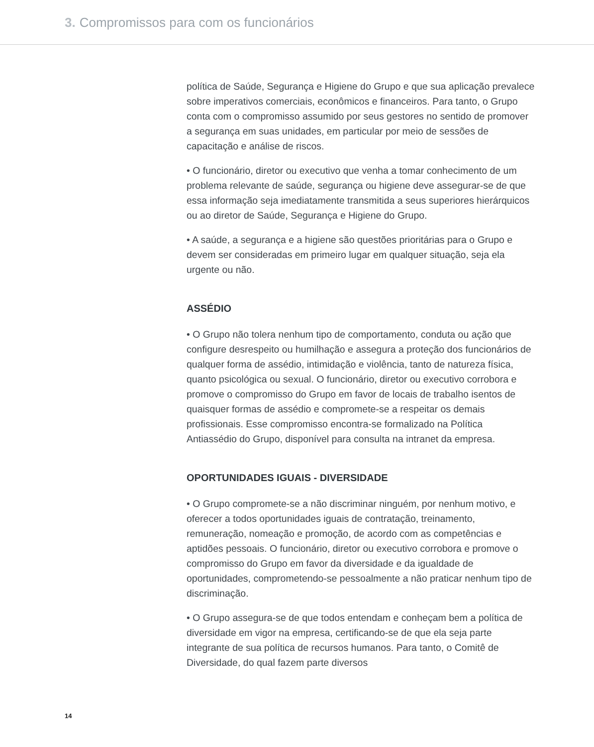3. Compromissos para com os funcionários
política de Saúde, Segurança e Higiene do Grupo e que sua aplicação prevalece sobre imperativos comerciais, econômicos e financeiros. Para tanto, o Grupo conta com o compromisso assumido por seus gestores no sentido de promover a segurança em suas unidades, em particular por meio de sessões de capacitação e análise de riscos.
• O funcionário, diretor ou executivo que venha a tomar conhecimento de um problema relevante de saúde, segurança ou higiene deve assegurar-se de que essa informação seja imediatamente transmitida a seus superiores hierárquicos ou ao diretor de Saúde, Segurança e Higiene do Grupo.
• A saúde, a segurança e a higiene são questões prioritárias para o Grupo e devem ser consideradas em primeiro lugar em qualquer situação, seja ela urgente ou não.
ASSÉDIO
• O Grupo não tolera nenhum tipo de comportamento, conduta ou ação que configure desrespeito ou humilhação e assegura a proteção dos funcionários de qualquer forma de assédio, intimidação e violência, tanto de natureza física, quanto psicológica ou sexual. O funcionário, diretor ou executivo corrobora e promove o compromisso do Grupo em favor de locais de trabalho isentos de quaisquer formas de assédio e compromete-se a respeitar os demais profissionais. Esse compromisso encontra-se formalizado na Política Antiassédio do Grupo, disponível para consulta na intranet da empresa.
OPORTUNIDADES IGUAIS - DIVERSIDADE
• O Grupo compromete-se a não discriminar ninguém, por nenhum motivo, e oferecer a todos oportunidades iguais de contratação, treinamento, remuneração, nomeação e promoção, de acordo com as competências e aptidões pessoais. O funcionário, diretor ou executivo corrobora e promove o compromisso do Grupo em favor da diversidade e da igualdade de oportunidades, comprometendo-se pessoalmente a não praticar nenhum tipo de discriminação.
• O Grupo assegura-se de que todos entendam e conheçam bem a política de diversidade em vigor na empresa, certificando-se de que ela seja parte integrante de sua política de recursos humanos. Para tanto, o Comitê de Diversidade, do qual fazem parte diversos
14